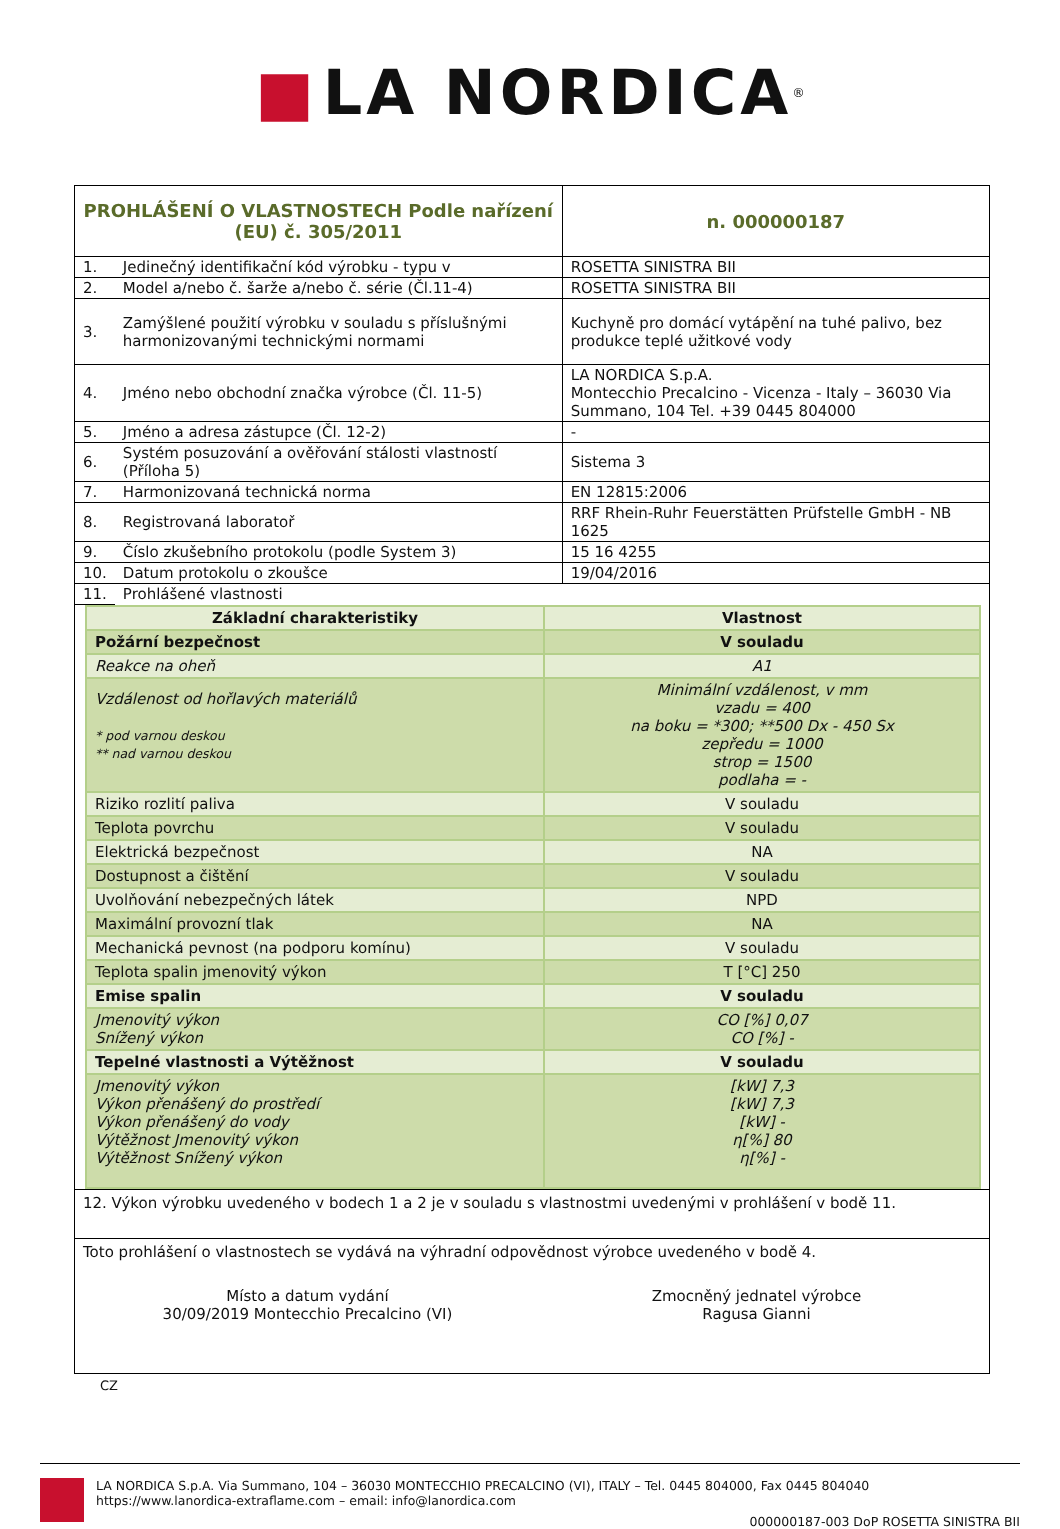■ LA NORDICA<sup>®</sup>
| PROHLÁŠENÍ O VLASTNOSTECH Podle nařízení (EU) č. 305/2011 | | | n. 000000187 |
| 1. | Jedinečný identifikační kód výrobku - typu v | ROSETTA SINISTRA BII | |
| 2. | Model a/nebo č. šarže a/nebo č. série (Čl.11-4) | ROSETTA SINISTRA BII | |
| 3. | Zamýšlené použití výrobku v souladu s příslušnými harmonizovanými technickými normami | Kuchyně pro domácí vytápění na tuhé palivo, bez produkce teplé užitkové vody | |
| 4. | Jméno nebo obchodní značka výrobce (Čl. 11-5) | LA NORDICA S.p.A. Montecchio Precalcino - Vicenza - Italy – 36030 Via Summano, 104 Tel. +39 0445 804000 | |
| 5. | Jméno a adresa zástupce (Čl. 12-2) | - | |
| 6. | Systém posuzování a ověřování stálosti vlastností (Příloha 5) | Sistema 3 | |
| 7. | Harmonizovaná technická norma | EN 12815:2006 | |
| 8. | Registrovaná laboratoř | RRF Rhein-Ruhr Feuerstätten Prüfstelle GmbH - NB 1625 | |
| 9. | Číslo zkušebního protokolu (podle System 3) | 15 16 4255 | |
| 10. | Datum protokolu o zkoušce | 19/04/2016 | |
| 11. | Prohlášené vlastnosti | | |
| Základní charakteristiky | Vlastnost |
| Požární bezpečnost | V souladu |
| Reakce na oheň | A1 |
| Vzdálenost od hořlavých materiálů * pod varnou deskou ** nad varnou deskou | Minimální vzdálenost, v mm vzadu = 400 na boku = *300; **500 Dx - 450 Sx zepředu = 1000 strop = 1500 podlaha = - |
| Riziko rozlití paliva | V souladu |
| Teplota povrchu | V souladu |
| Elektrická bezpečnost | NA |
| Dostupnost a čištění | V souladu |
| Uvolňování nebezpečných látek | NPD |
| Maximální provozní tlak | NA |
| Mechanická pevnost (na podporu komínu) | V souladu |
| Teplota spalin jmenovitý výkon | T [°C] 250 |
| Emise spalin | V souladu |
| Jmenovitý výkon Snížený výkon | CO [%] 0,07 CO [%] - |
| Tepelné vlastnosti a Výtěžnost | V souladu |
| Jmenovitý výkon Výkon přenášený do prostředí Výkon přenášený do vody Výtěžnost Jmenovitý výkon Výtěžnost Snížený výkon | [kW] 7,3 [kW] 7,3 [kW] - η[%] 80 η[%] - |
12. Výkon výrobku uvedeného v bodech 1 a 2 je v souladu s vlastnostmi uvedenými v prohlášení v bodě 11.
Toto prohlášení o vlastnostech se vydává na výhradní odpovědnost výrobce uvedeného v bodě 4.
Místo a datum vydání
30/09/2019 Montecchio Precalcino (VI)
Zmocněný jednatel výrobce
Ragusa Gianni
CZ
LA NORDICA S.p.A. Via Summano, 104 – 36030 MONTECCHIO PRECALCINO (VI), ITALY – Tel. 0445 804000, Fax 0445 804040
https://www.lanordica-extraflame.com – email: info@lanordica.com
000000187-003 DoP ROSETTA SINISTRA BII